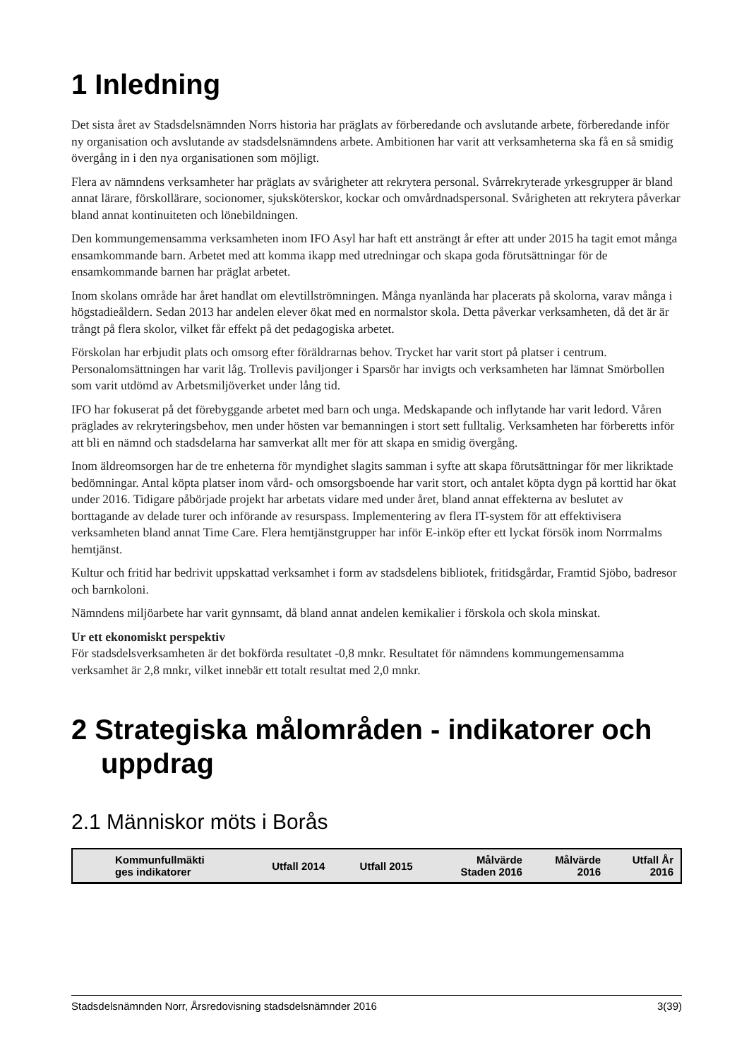1 Inledning
Det sista året av Stadsdelsnämnden Norrs historia har präglats av förberedande och avslutande arbete, förberedande inför ny organisation och avslutande av stadsdelsnämndens arbete. Ambitionen har varit att verksamheterna ska få en så smidig övergång in i den nya organisationen som möjligt.
Flera av nämndens verksamheter har präglats av svårigheter att rekrytera personal. Svårrekryterade yrkesgrupper är bland annat lärare, förskollärare, socionomer, sjuksköterskor, kockar och omvårdnadspersonal. Svårigheten att rekrytera påverkar bland annat kontinuiteten och lönebildningen.
Den kommungemensamma verksamheten inom IFO Asyl har haft ett ansträngt år efter att under 2015 ha tagit emot många ensamkommande barn. Arbetet med att komma ikapp med utredningar och skapa goda förutsättningar för de ensamkommande barnen har präglat arbetet.
Inom skolans område har året handlat om elevtillströmningen. Många nyanlända har placerats på skolorna, varav många i högstadieåldern. Sedan 2013 har andelen elever ökat med en normalstor skola. Detta påverkar verksamheten, då det är är trångt på flera skolor, vilket får effekt på det pedagogiska arbetet.
Förskolan har erbjudit plats och omsorg efter föräldrarnas behov. Trycket har varit stort på platser i centrum. Personalomsättningen har varit låg. Trollevis paviljonger i Sparsör har invigts och verksamheten har lämnat Smörbollen som varit utdömd av Arbetsmiljöverket under lång tid.
IFO har fokuserat på det förebyggande arbetet med barn och unga. Medskapande och inflytande har varit ledord. Våren präglades av rekryteringsbehov, men under hösten var bemanningen i stort sett fulltalig. Verksamheten har förberetts inför att bli en nämnd och stadsdelarna har samverkat allt mer för att skapa en smidig övergång.
Inom äldreomsorgen har de tre enheterna för myndighet slagits samman i syfte att skapa förutsättningar för mer likriktade bedömningar. Antal köpta platser inom vård- och omsorgsboende har varit stort, och antalet köpta dygn på korttid har ökat under 2016. Tidigare påbörjade projekt har arbetats vidare med under året, bland annat effekterna av beslutet av borttagande av delade turer och införande av resurspass. Implementering av flera IT-system för att effektivisera verksamheten bland annat Time Care. Flera hemtjänstgrupper har inför E-inköp efter ett lyckat försök inom Norrmalms hemtjänst.
Kultur och fritid har bedrivit uppskattad verksamhet i form av stadsdelens bibliotek, fritidsgårdar, Framtid Sjöbo, badresor och barnkoloni.
Nämndens miljöarbete har varit gynnsamt, då bland annat andelen kemikalier i förskola och skola minskat.
Ur ett ekonomiskt perspektiv
För stadsdelsverksamheten är det bokförda resultatet -0,8 mnkr. Resultatet för nämndens kommungemensamma verksamhet är 2,8 mnkr, vilket innebär ett totalt resultat med 2,0 mnkr.
2 Strategiska målområden - indikatorer och uppdrag
2.1 Människor möts i Borås
| Kommunfullmäkti ges indikatorer | Utfall 2014 | Utfall 2015 | Målvärde Staden 2016 | Målvärde 2016 | Utfall År 2016 |
| --- | --- | --- | --- | --- | --- |
Stadsdelsnämnden Norr, Årsredovisning stadsdelsnämnder 2016 3(39)